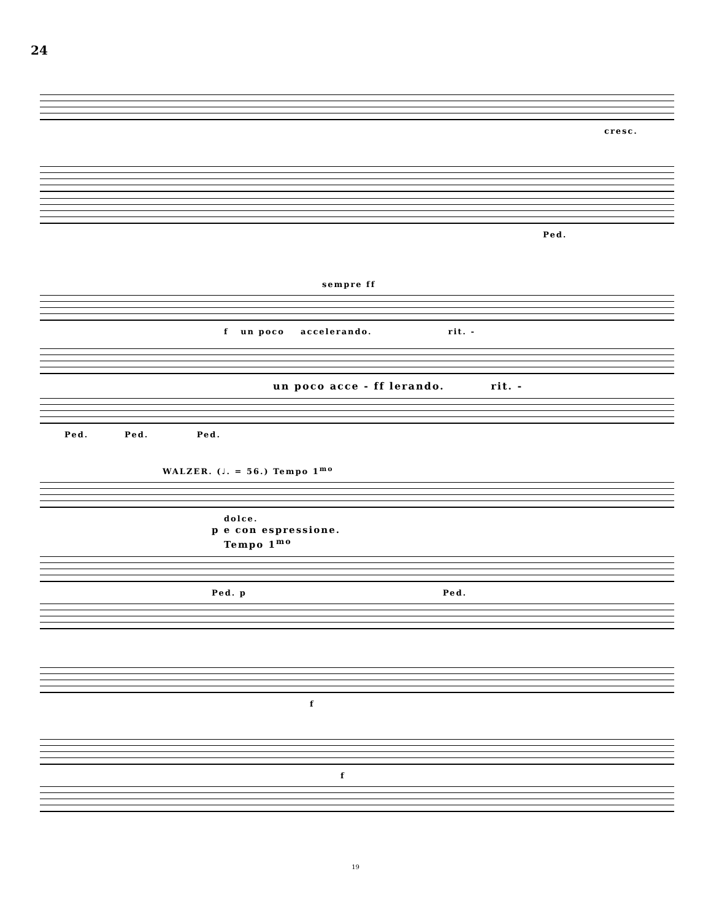24
cresc.
Ped.
sempre ff
f un poco accelerando. rit. -
un poco acce - ff lerando. rit. -
Ped. Ped. Ped.
WALZER. (♩. = 56.) Tempo 1<sup>mo</sup>
dolce.
p e con espressione.
Tempo 1<sup>mo</sup>
Ped. p Ped.
f
f
19